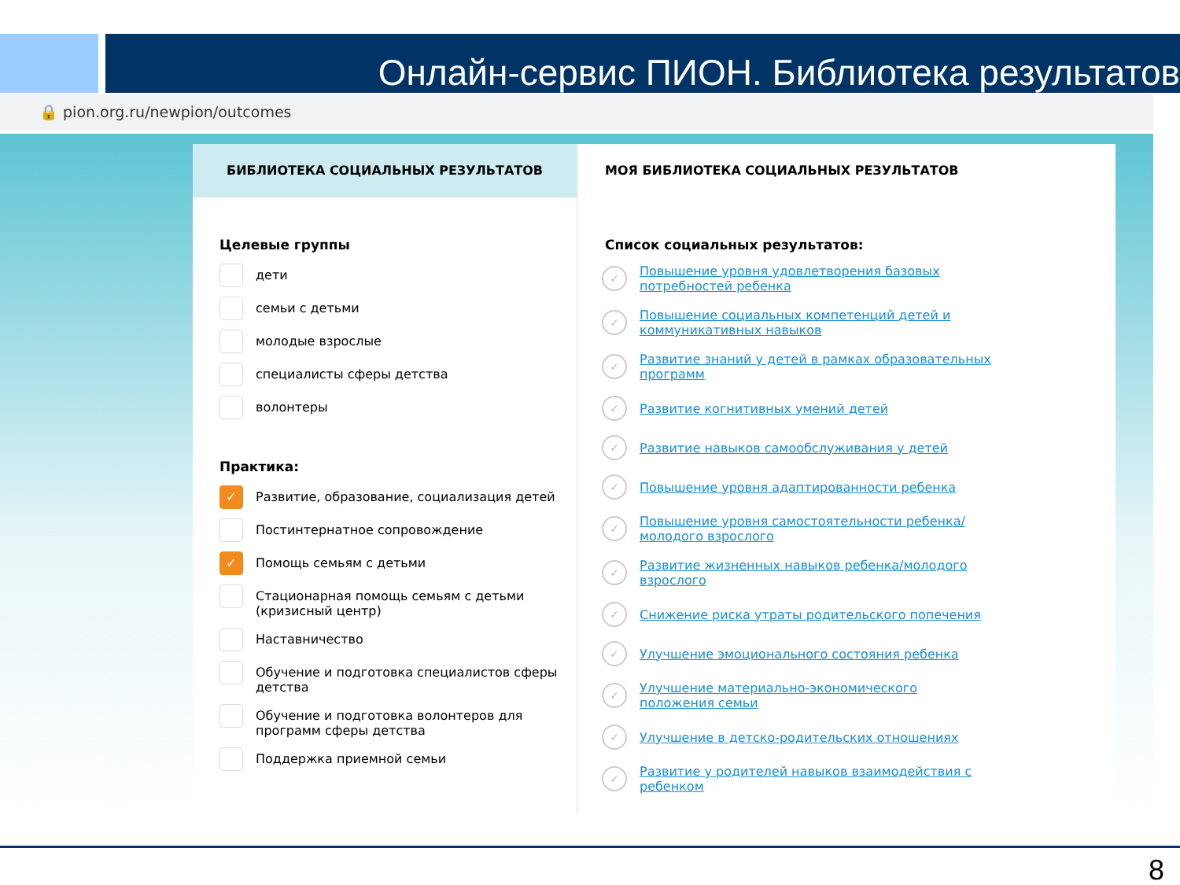Онлайн-сервис ПИОН. Библиотека результатов
🔒 pion.org.ru/newpion/outcomes
БИБЛИОТЕКА СОЦИАЛЬНЫХ РЕЗУЛЬТАТОВ
Целевые группы
дети
семьи с детьми
молодые взрослые
специалисты сферы детства
волонтеры
Практика:
✓
Развитие, образование, социализация детей
Постинтернатное сопровождение
✓
Помощь семьям с детьми
Стационарная помощь семьям с детьми (кризисный центр)
Наставничество
Обучение и подготовка специалистов сферы детства
Обучение и подготовка волонтеров для программ сферы детства
Поддержка приемной семьи
МОЯ БИБЛИОТЕКА СОЦИАЛЬНЫХ РЕЗУЛЬТАТОВ
Список социальных результатов:
✓
Повышение уровня удовлетворения базовых потребностей ребенка
✓
Повышение социальных компетенций детей и коммуникативных навыков
✓
Развитие знаний у детей в рамках образовательных программ
✓
Развитие когнитивных умений детей
✓
Развитие навыков самообслуживания у детей
✓
Повышение уровня адаптированности ребенка
✓
Повышение уровня самостоятельности ребенка/ молодого взрослого
✓
Развитие жизненных навыков ребенка/молодого взрослого
✓
Снижение риска утраты родительского попечения
✓
Улучшение эмоционального состояния ребенка
✓
Улучшение материально-экономического положения семьи
✓
Улучшение в детско-родительских отношениях
✓
Развитие у родителей навыков взаимодействия с ребенком
8